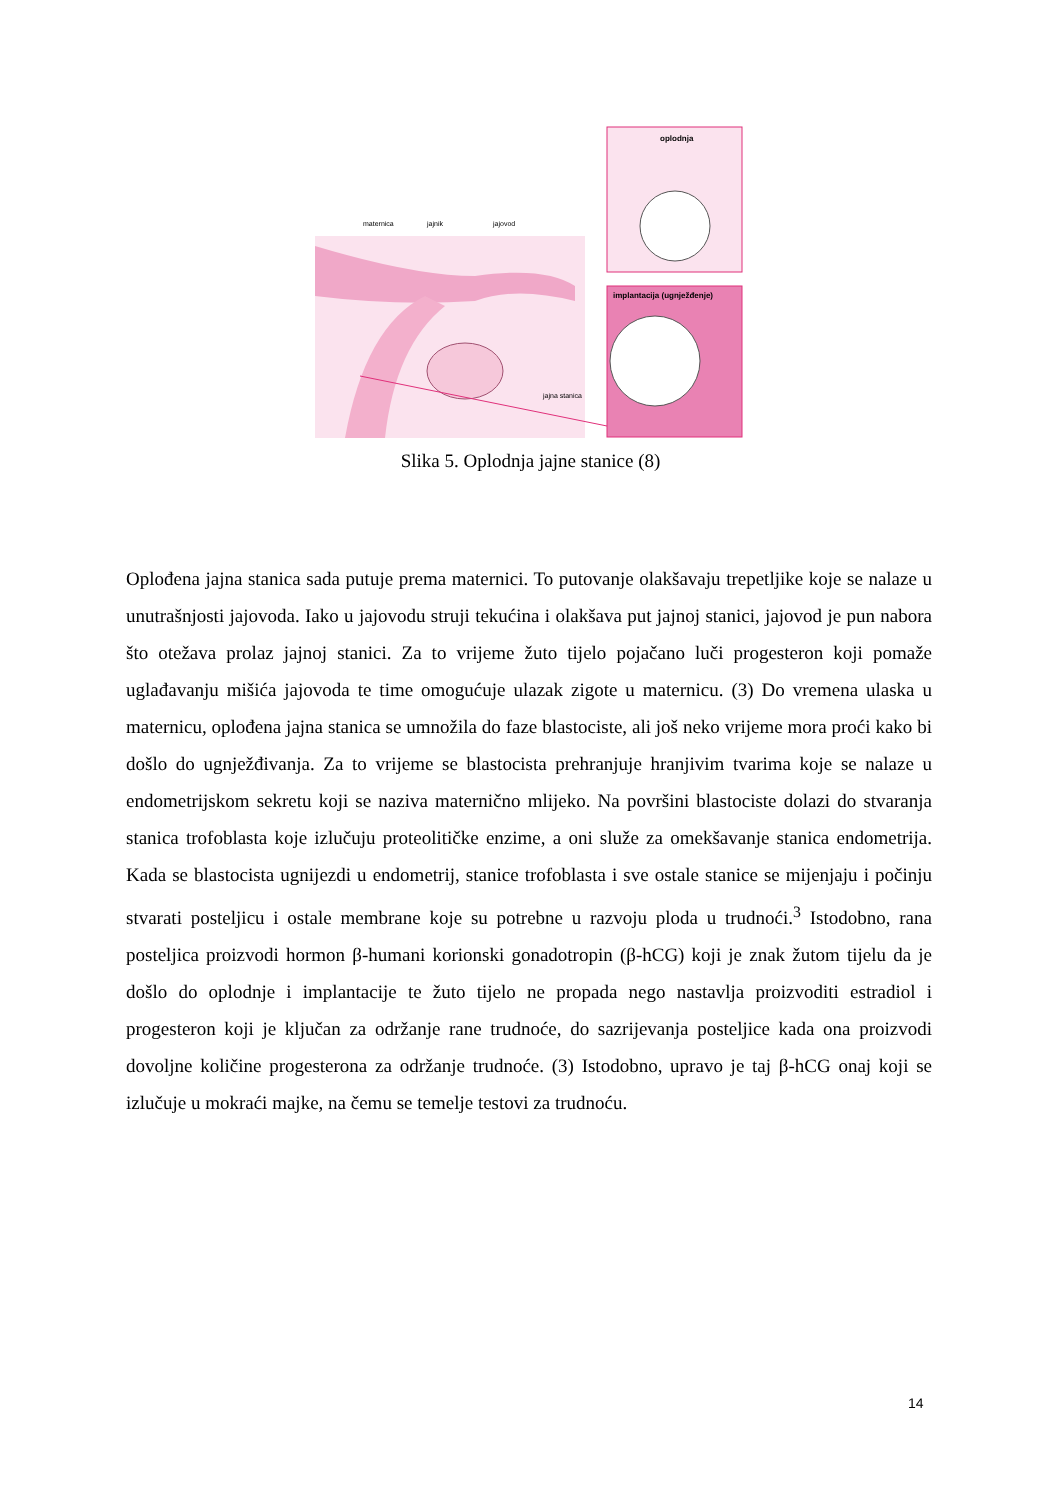oplodnja
implantacija (ugnježđenje)
maternica
jajnik
jajovod
jajna stanica
Slika 5. Oplodnja jajne stanice (8)
Oplođena jajna stanica sada putuje prema maternici. To putovanje olakšavaju trepetljike koje se nalaze u unutrašnjosti jajovoda. Iako u jajovodu struji tekućina i olakšava put jajnoj stanici, jajovod je pun nabora što otežava prolaz jajnoj stanici. Za to vrijeme žuto tijelo pojačano luči progesteron koji pomaže uglađavanju mišića jajovoda te time omogućuje ulazak zigote u maternicu. (3) Do vremena ulaska u maternicu, oplođena jajna stanica se umnožila do faze blastociste, ali još neko vrijeme mora proći kako bi došlo do ugnježđivanja. Za to vrijeme se blastocista prehranjuje hranjivim tvarima koje se nalaze u endometrijskom sekretu koji se naziva maternično mlijeko. Na površini blastociste dolazi do stvaranja stanica trofoblasta koje izlučuju proteolitičke enzime, a oni služe za omekšavanje stanica endometrija. Kada se blastocista ugnijezdi u endometrij, stanice trofoblasta i sve ostale stanice se mijenjaju i počinju stvarati posteljicu i ostale membrane koje su potrebne u razvoju ploda u trudnoći.<sup>3</sup> Istodobno, rana posteljica proizvodi hormon β-humani korionski gonadotropin (β-hCG) koji je znak žutom tijelu da je došlo do oplodnje i implantacije te žuto tijelo ne propada nego nastavlja proizvoditi estradiol i progesteron koji je ključan za održanje rane trudnoće, do sazrijevanja posteljice kada ona proizvodi dovoljne količine progesterona za održanje trudnoće. (3) Istodobno, upravo je taj β-hCG onaj koji se izlučuje u mokraći majke, na čemu se temelje testovi za trudnoću.
14